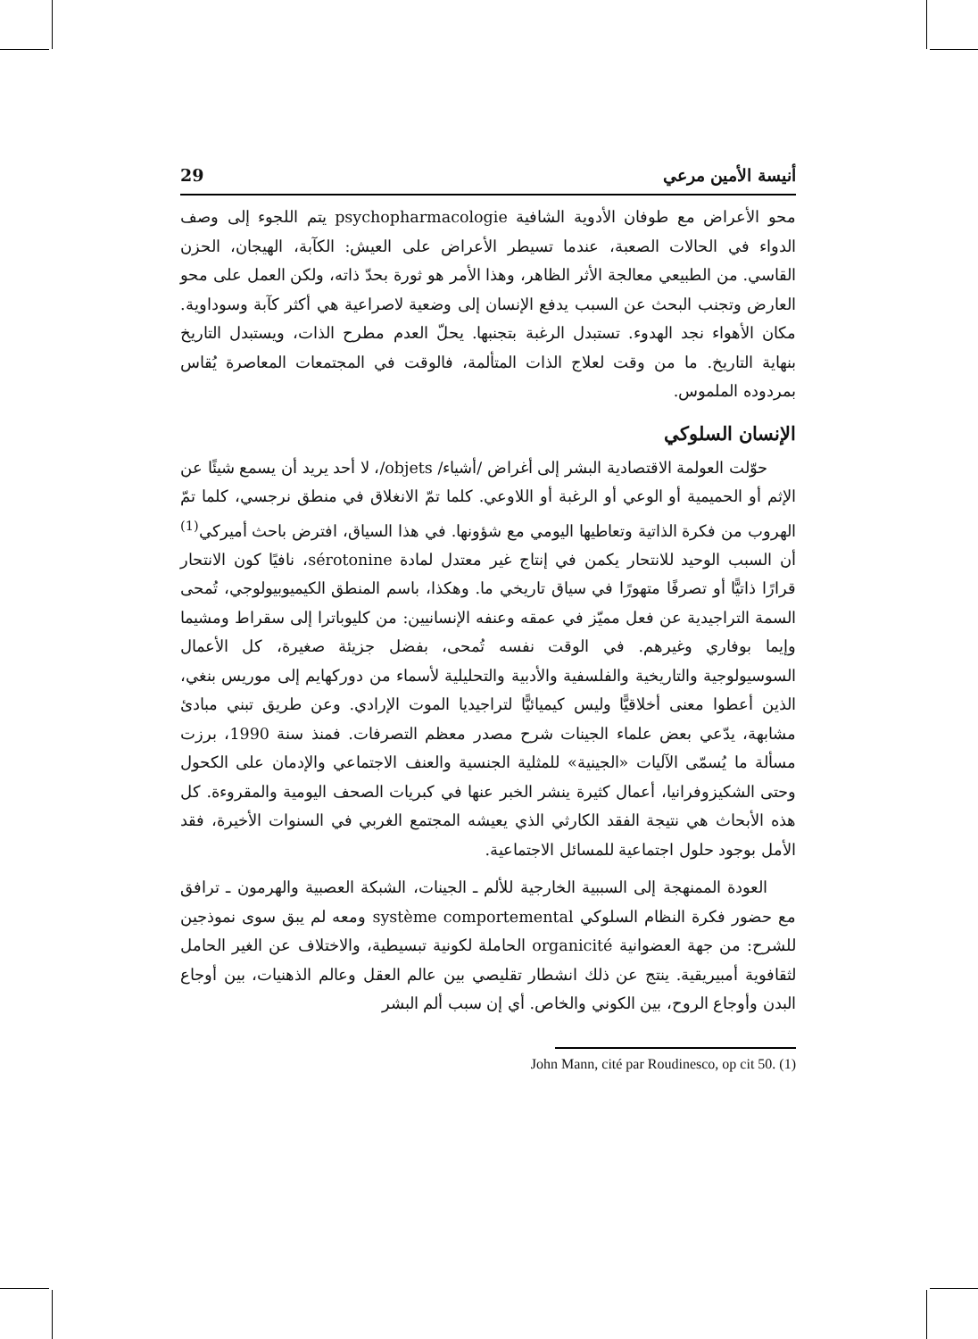أنيسة الأمين مرعي 29
محو الأعراض مع طوفان الأدوية الشافية psychopharmacologie يتم اللجوء إلى وصف الدواء في الحالات الصعبة، عندما تسيطر الأعراض على العيش: الكآبة، الهيجان، الحزن القاسي. من الطبيعي معالجة الأثر الظاهر، وهذا الأمر هو ثورة بحدّ ذاته، ولكن العمل على محو العارض وتجنب البحث عن السبب يدفع الإنسان إلى وضعية لاصراعية هي أكثر كآبة وسوداوية. مكان الأهواء نجد الهدوء. تستبدل الرغبة بتجنبها. يحلّ العدم مطرح الذات، ويستبدل التاريخ بنهاية التاريخ. ما من وقت لعلاج الذات المتألمة، فالوقت في المجتمعات المعاصرة يُقاس بمردوده الملموس.
الإنسان السلوكي
حوّلت العولمة الاقتصادية البشر إلى أغراض /أشياء/ objets/، لا أحد يريد أن يسمع شيئًا عن الإثم أو الحميمية أو الوعي أو الرغبة أو اللاوعي. كلما تمّ الانغلاق في منطق نرجسي، كلما تمّ الهروب من فكرة الذاتية وتعاطيها اليومي مع شؤونها. في هذا السياق، افترض باحث أميركي<sup>(1)</sup> أن السبب الوحيد للانتحار يكمن في إنتاج غير معتدل لمادة sérotonine، نافيًا كون الانتحار قرارًا ذاتيًّا أو تصرفًا متهورًا في سياق تاريخي ما. وهكذا، باسم المنطق الكيميوبيولوجي، تُمحى السمة التراجيدية عن فعل مميّز في عمقه وعنفه الإنسانيين: من كليوباترا إلى سقراط ومشيما وإيما بوفاري وغيرهم. في الوقت نفسه تُمحى، بفضل جزيئة صغيرة، كل الأعمال السوسيولوجية والتاريخية والفلسفية والأدبية والتحليلية لأسماء من دوركهايم إلى موريس بنغي، الذين أعطوا معنى أخلاقيًّا وليس كيميائيًّا لتراجيديا الموت الإرادي. وعن طريق تبني مبادئ مشابهة، يدّعي بعض علماء الجينات شرح مصدر معظم التصرفات. فمنذ سنة 1990، برزت مسألة ما يُسمّى الآليات «الجينية» للمثلية الجنسية والعنف الاجتماعي والإدمان على الكحول وحتى الشكيزوفرانيا، أعمال كثيرة ينشر الخبر عنها في كبريات الصحف اليومية والمقروءة. كل هذه الأبحاث هي نتيجة الفقد الكارثي الذي يعيشه المجتمع الغربي في السنوات الأخيرة، فقد الأمل بوجود حلول اجتماعية للمسائل الاجتماعية.
العودة الممنهجة إلى السببية الخارجية للألم ـ الجينات، الشبكة العصبية والهرمون ـ ترافق مع حضور فكرة النظام السلوكي système comportemental ومعه لم يبق سوى نموذجين للشرح: من جهة العضوانية organicité الحاملة لكونية تبسيطية، والاختلاف عن الغير الحامل لثقافوية أمبيريقية. ينتج عن ذلك انشطار تقليصي بين عالم العقل وعالم الذهنيات، بين أوجاع البدن وأوجاع الروح، بين الكوني والخاص. أي إن سبب ألم البشر
John Mann, cité par Roudinesco, op cit 50. (1)